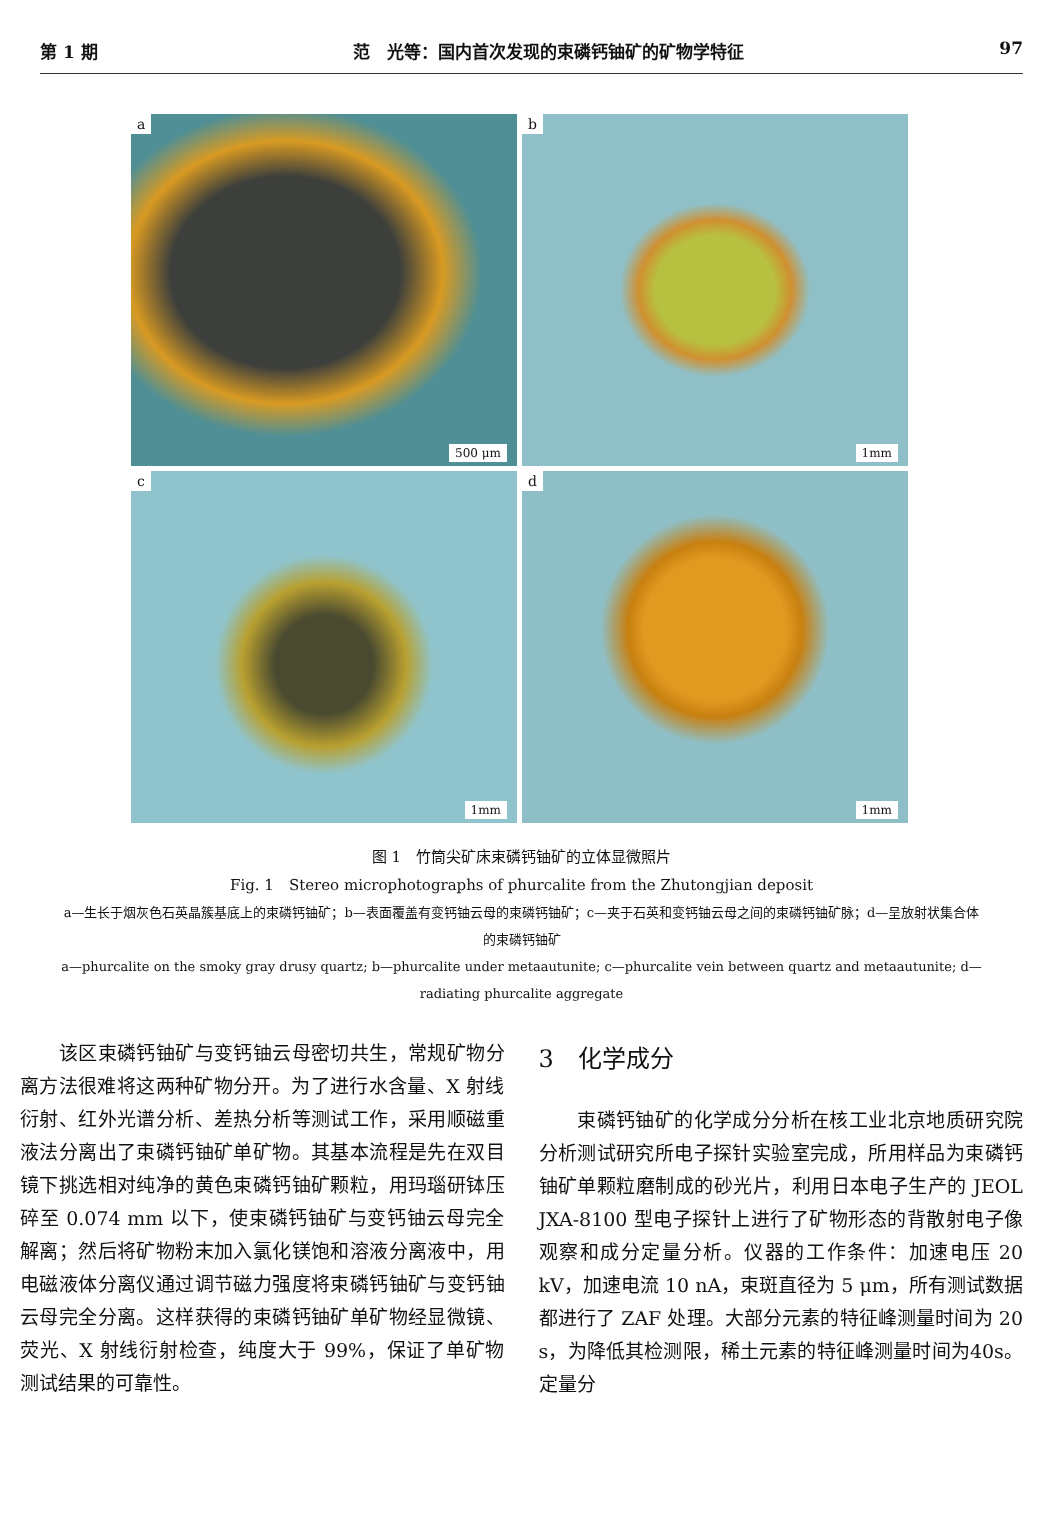第 1 期 范　光等：国内首次发现的束磷钙铀矿的矿物学特征 97
a
500 μm
b
1mm
c
1mm
d
1mm
图 1　竹筒尖矿床束磷钙铀矿的立体显微照片
Fig. 1　Stereo microphotographs of phurcalite from the Zhutongjian deposit
a—生长于烟灰色石英晶簇基底上的束磷钙铀矿；b—表面覆盖有变钙铀云母的束磷钙铀矿；c—夹于石英和变钙铀云母之间的束磷钙铀矿脉；d—呈放射状集合体的束磷钙铀矿
a—phurcalite on the smoky gray drusy quartz; b—phurcalite under metaautunite; c—phurcalite vein between quartz and metaautunite; d—radiating phurcalite aggregate
　　该区束磷钙铀矿与变钙铀云母密切共生，常规矿物分离方法很难将这两种矿物分开。为了进行水含量、X 射线衍射、红外光谱分析、差热分析等测试工作，采用顺磁重液法分离出了束磷钙铀矿单矿物。其基本流程是先在双目镜下挑选相对纯净的黄色束磷钙铀矿颗粒，用玛瑙研钵压碎至 0.074 mm 以下，使束磷钙铀矿与变钙铀云母完全解离；然后将矿物粉末加入氯化镁饱和溶液分离液中，用电磁液体分离仪通过调节磁力强度将束磷钙铀矿与变钙铀云母完全分离。这样获得的束磷钙铀矿单矿物经显微镜、荧光、X 射线衍射检查，纯度大于 99%，保证了单矿物测试结果的可靠性。
3　化学成分
　　束磷钙铀矿的化学成分分析在核工业北京地质研究院分析测试研究所电子探针实验室完成，所用样品为束磷钙铀矿单颗粒磨制成的砂光片，利用日本电子生产的 JEOL JXA-8100 型电子探针上进行了矿物形态的背散射电子像观察和成分定量分析。仪器的工作条件：加速电压 20 kV，加速电流 10 nA，束斑直径为 5 μm，所有测试数据都进行了 ZAF 处理。大部分元素的特征峰测量时间为 20 s，为降低其检测限，稀土元素的特征峰测量时间为40s。定量分